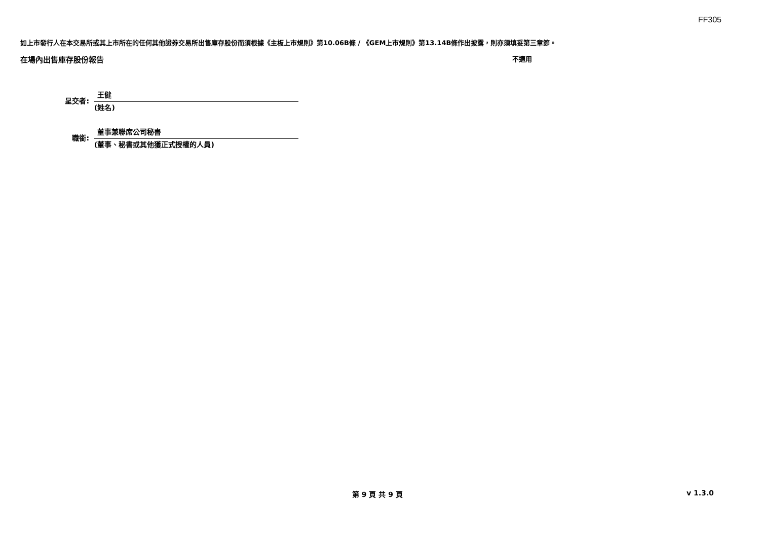FF305
如上市發行人在本交易所或其上市所在的任何其他證券交易所出售庫存股份而須根據《主板上市規則》第10.06B條 / 《GEM上市規則》第13.14B條作出披露，則亦須填妥第三章節。
在場內出售庫存股份報告 不適用
呈交者:
王健
(姓名)
職銜:
董事兼聯席公司秘書
(董事、秘書或其他獲正式授權的人員)
第 9 頁 共 9 頁 v 1.3.0